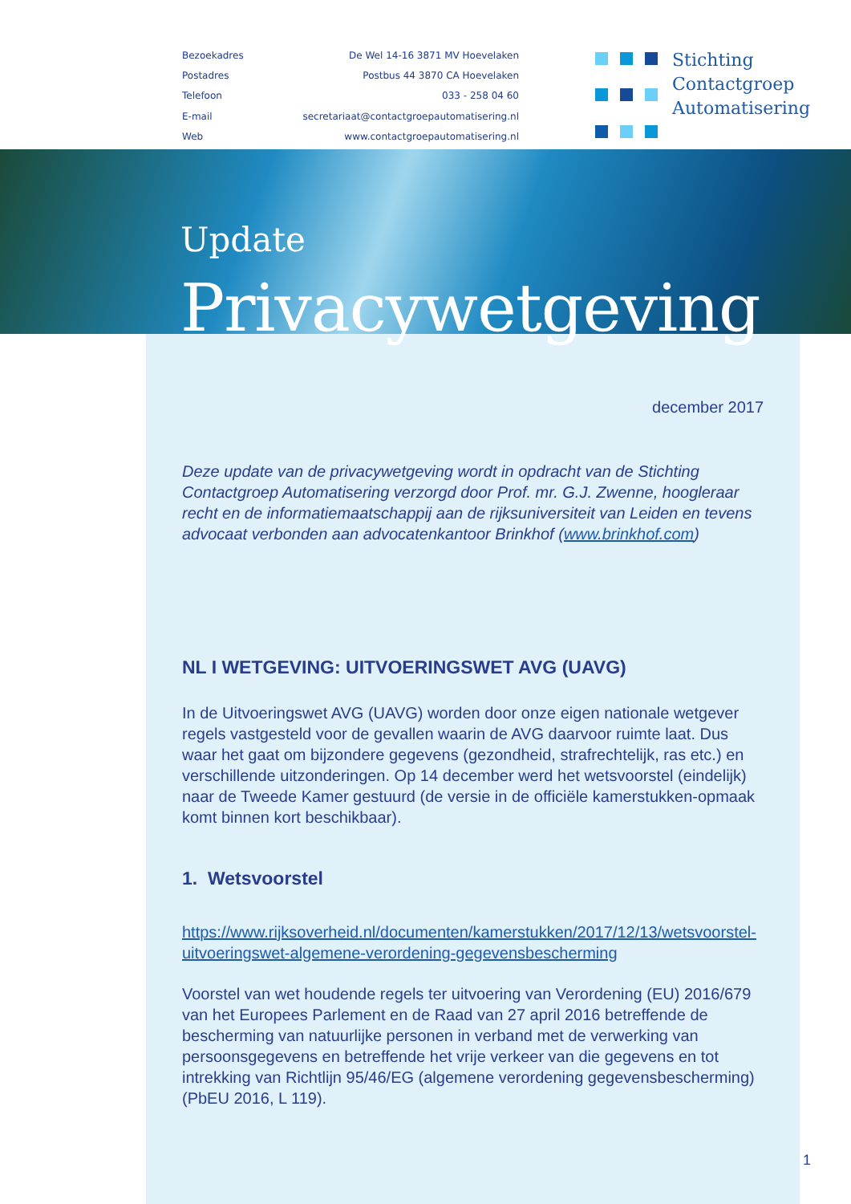Bezoekadres
De Wel 14-16 3871 MV Hoevelaken
Postadres
Postbus 44 3870 CA Hoevelaken
Telefoon
033 - 258 04 60
E-mail
secretariaat@contactgroepautomatisering.nl
Web
www.contactgroepautomatisering.nl
Stichting
Contactgroep
Automatisering
Update
Privacywetgeving
december 2017
Deze update van de privacywetgeving wordt in opdracht van de Stichting Contactgroep Automatisering verzorgd door Prof. mr. G.J. Zwenne, hoogleraar recht en de informatiemaatschappij aan de rijksuniversiteit van Leiden en tevens advocaat verbonden aan advocatenkantoor Brinkhof (www.brinkhof.com)
NL I WETGEVING: UITVOERINGSWET AVG (UAVG)
In de Uitvoeringswet AVG (UAVG) worden door onze eigen nationale wetgever regels vastgesteld voor de gevallen waarin de AVG daarvoor ruimte laat. Dus waar het gaat om bijzondere gegevens (gezondheid, strafrechtelijk, ras etc.) en verschillende uitzonderingen. Op 14 december werd het wetsvoorstel (eindelijk) naar de Tweede Kamer gestuurd (de versie in de officiële kamerstukken-opmaak komt binnen kort beschikbaar).
1. Wetsvoorstel
https://www.rijksoverheid.nl/documenten/kamerstukken/2017/12/13/wetsvoorstel-uitvoeringswet-algemene-verordening-gegevensbescherming
Voorstel van wet houdende regels ter uitvoering van Verordening (EU) 2016/679 van het Europees Parlement en de Raad van 27 april 2016 betreffende de bescherming van natuurlijke personen in verband met de verwerking van persoonsgegevens en betreffende het vrije verkeer van die gegevens en tot intrekking van Richtlijn 95/46/EG (algemene verordening gegevensbescherming) (PbEU 2016, L 119).
1